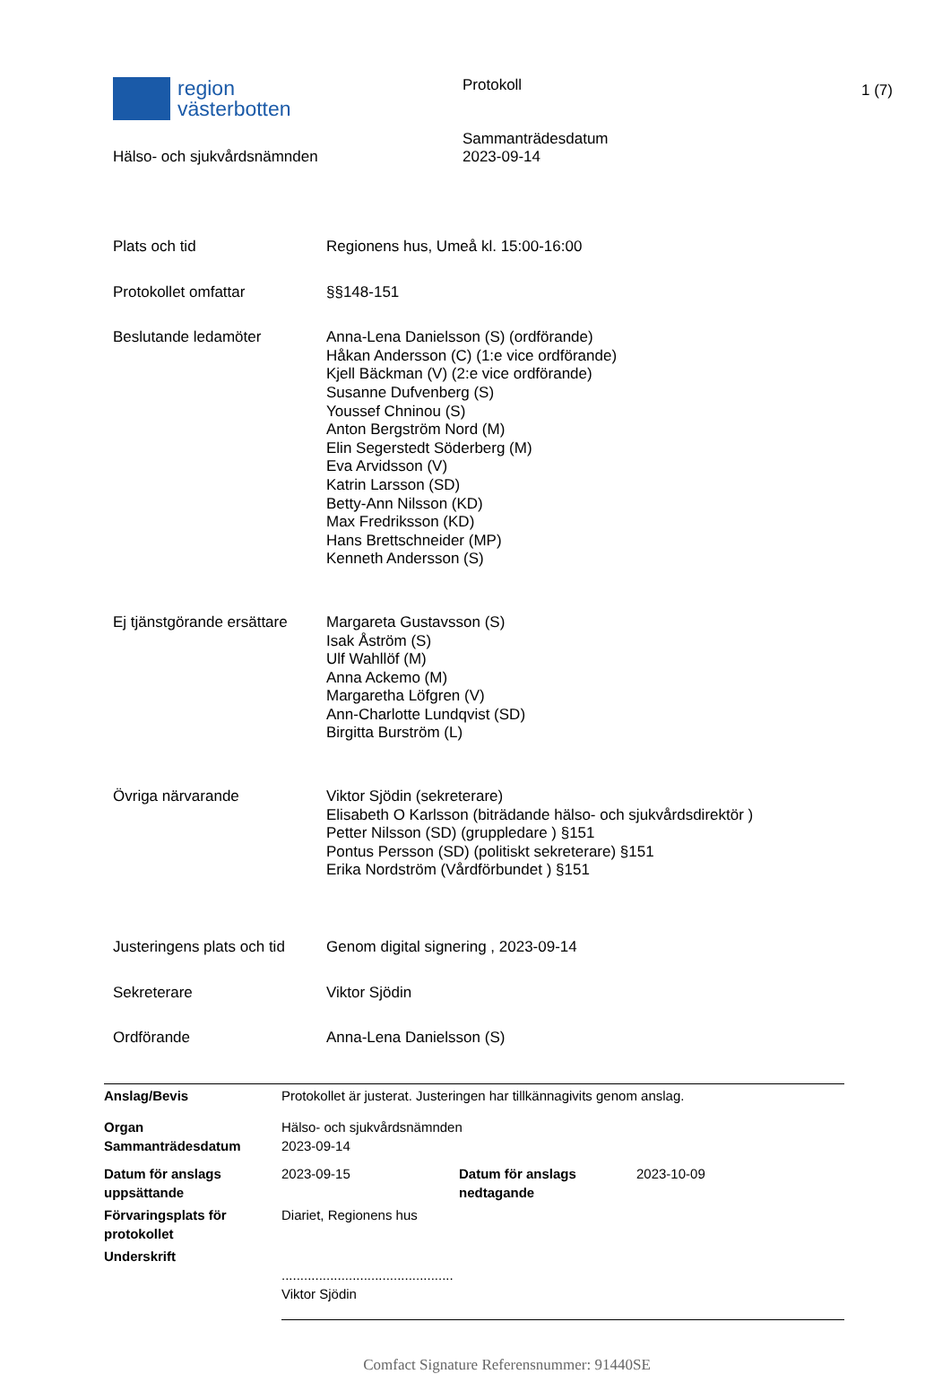region
västerbotten
Hälso- och sjukvårdsnämnden
Protokoll
Sammanträdesdatum
2023-09-14
1 (7)
| Plats och tid | Regionens hus, Umeå kl. 15:00-16:00 |
| Protokollet omfattar | §§148-151 |
| Beslutande ledamöter | Anna-Lena Danielsson (S) (ordförande) Håkan Andersson (C) (1:e vice ordförande) Kjell Bäckman (V) (2:e vice ordförande) Susanne Dufvenberg (S) Youssef Chninou (S) Anton Bergström Nord (M) Elin Segerstedt Söderberg (M) Eva Arvidsson (V) Katrin Larsson (SD) Betty-Ann Nilsson (KD) Max Fredriksson (KD) Hans Brettschneider (MP) Kenneth Andersson (S) |
| Ej tjänstgörande ersättare | Margareta Gustavsson (S) Isak Åström (S) Ulf Wahllöf (M) Anna Ackemo (M) Margaretha Löfgren (V) Ann-Charlotte Lundqvist (SD) Birgitta Burström (L) |
| Övriga närvarande | Viktor Sjödin (sekreterare) Elisabeth O Karlsson (biträdande hälso- och sjukvårdsdirektör ) Petter Nilsson (SD) (gruppledare ) §151 Pontus Persson (SD) (politiskt sekreterare) §151 Erika Nordström (Vårdförbundet ) §151 |
| Justeringens plats och tid | Genom digital signering , 2023-09-14 |
| Sekreterare | Viktor Sjödin |
| Ordförande | Anna-Lena Danielsson (S) |
| Anslag/Bevis | Protokollet är justerat. Justeringen har tillkännagivits genom anslag. | | |
| Organ Sammanträdesdatum | Hälso- och sjukvårdsnämnden 2023-09-14 | | |
| Datum för anslags uppsättande | 2023-09-15 | Datum för anslags nedtagande | 2023-10-09 |
| Förvaringsplats för protokollet | Diariet, Regionens hus | | |
| Underskrift | .............................................. Viktor Sjödin | | |
Comfact Signature Referensnummer: 91440SE